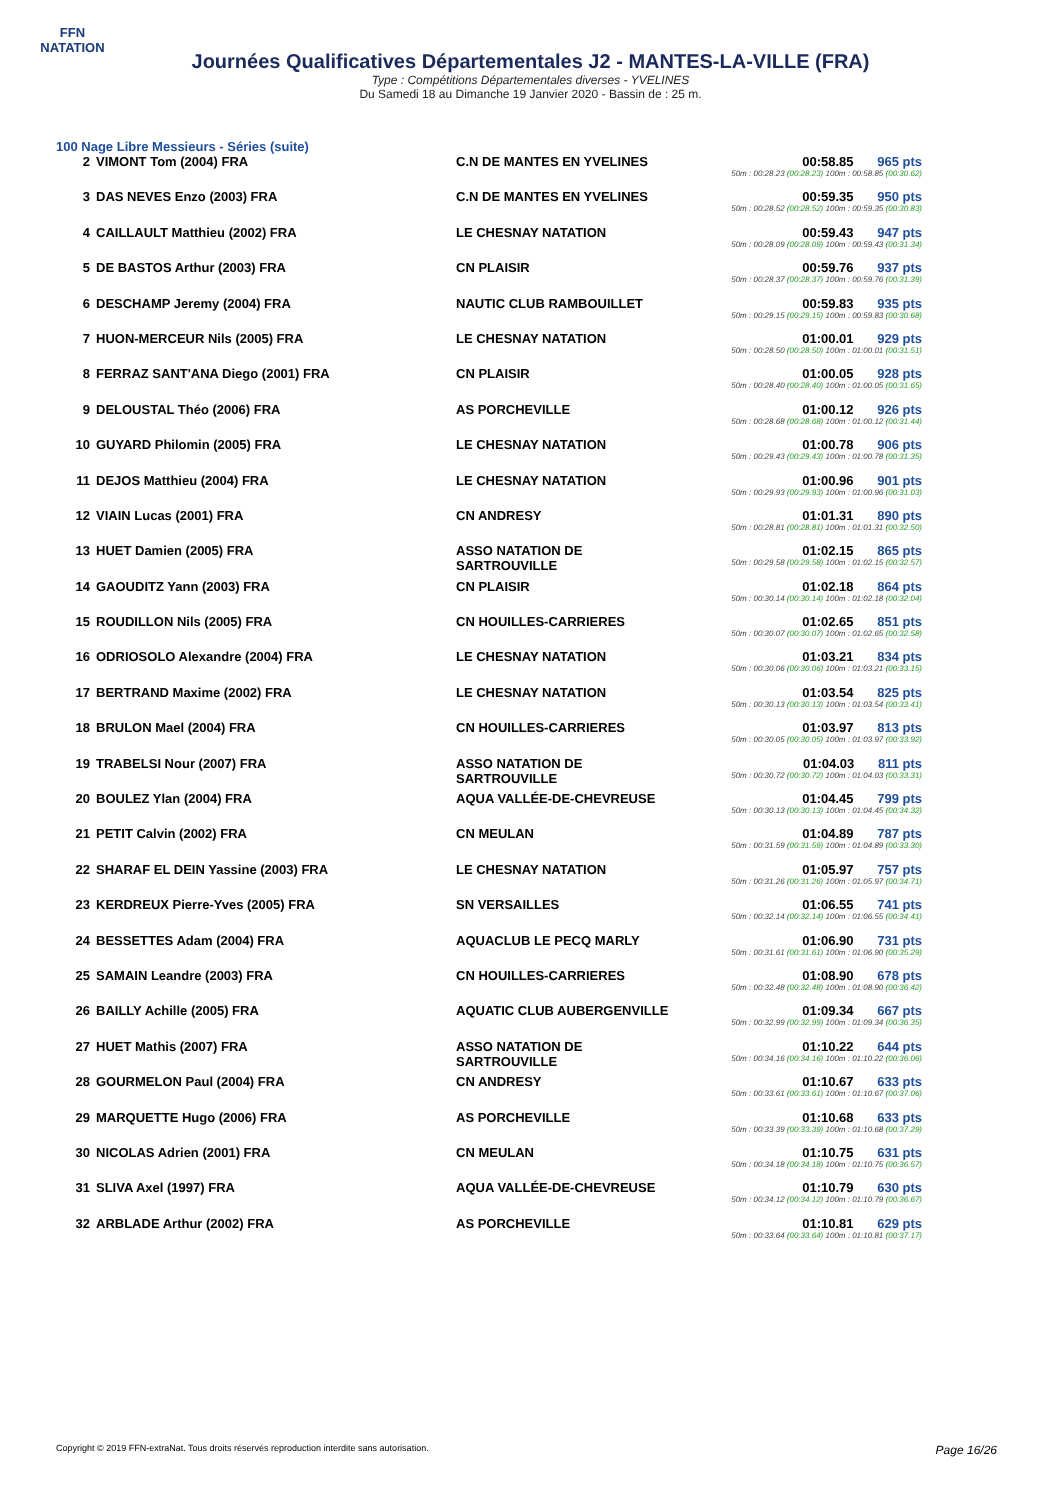FFN
NATATION
Journées Qualificatives Départementales J2 - MANTES-LA-VILLE (FRA)
Type : Compétitions Départementales diverses - YVELINES
Du Samedi 18 au Dimanche 19 Janvier 2020 - Bassin de : 25 m.
100 Nage Libre Messieurs - Séries (suite)
| 2 | VIMONT Tom (2004) FRA | C.N DE MANTES EN YVELINES | 00:58.85 965 pts 50m : 00:28.23 (00:28.23) 100m : 00:58.85 (00:30.62) |
| 3 | DAS NEVES Enzo (2003) FRA | C.N DE MANTES EN YVELINES | 00:59.35 950 pts 50m : 00:28.52 (00:28.52) 100m : 00:59.35 (00:30.83) |
| 4 | CAILLAULT Matthieu (2002) FRA | LE CHESNAY NATATION | 00:59.43 947 pts 50m : 00:28.09 (00:28.09) 100m : 00:59.43 (00:31.34) |
| 5 | DE BASTOS Arthur (2003) FRA | CN PLAISIR | 00:59.76 937 pts 50m : 00:28.37 (00:28.37) 100m : 00:59.76 (00:31.39) |
| 6 | DESCHAMP Jeremy (2004) FRA | NAUTIC CLUB RAMBOUILLET | 00:59.83 935 pts 50m : 00:29.15 (00:29.15) 100m : 00:59.83 (00:30.68) |
| 7 | HUON-MERCEUR Nils (2005) FRA | LE CHESNAY NATATION | 01:00.01 929 pts 50m : 00:28.50 (00:28.50) 100m : 01:00.01 (00:31.51) |
| 8 | FERRAZ SANT'ANA Diego (2001) FRA | CN PLAISIR | 01:00.05 928 pts 50m : 00:28.40 (00:28.40) 100m : 01:00.05 (00:31.65) |
| 9 | DELOUSTAL Théo (2006) FRA | AS PORCHEVILLE | 01:00.12 926 pts 50m : 00:28.68 (00:28.68) 100m : 01:00.12 (00:31.44) |
| 10 | GUYARD Philomin (2005) FRA | LE CHESNAY NATATION | 01:00.78 906 pts 50m : 00:29.43 (00:29.43) 100m : 01:00.78 (00:31.35) |
| 11 | DEJOS Matthieu (2004) FRA | LE CHESNAY NATATION | 01:00.96 901 pts 50m : 00:29.93 (00:29.93) 100m : 01:00.96 (00:31.03) |
| 12 | VIAIN Lucas (2001) FRA | CN ANDRESY | 01:01.31 890 pts 50m : 00:28.81 (00:28.81) 100m : 01:01.31 (00:32.50) |
| 13 | HUET Damien (2005) FRA | ASSO NATATION DE SARTROUVILLE | 01:02.15 865 pts 50m : 00:29.58 (00:29.58) 100m : 01:02.15 (00:32.57) |
| 14 | GAOUDITZ Yann (2003) FRA | CN PLAISIR | 01:02.18 864 pts 50m : 00:30.14 (00:30.14) 100m : 01:02.18 (00:32.04) |
| 15 | ROUDILLON Nils (2005) FRA | CN HOUILLES-CARRIERES | 01:02.65 851 pts 50m : 00:30.07 (00:30.07) 100m : 01:02.65 (00:32.58) |
| 16 | ODRIOSOLO Alexandre (2004) FRA | LE CHESNAY NATATION | 01:03.21 834 pts 50m : 00:30.06 (00:30.06) 100m : 01:03.21 (00:33.15) |
| 17 | BERTRAND Maxime (2002) FRA | LE CHESNAY NATATION | 01:03.54 825 pts 50m : 00:30.13 (00:30.13) 100m : 01:03.54 (00:33.41) |
| 18 | BRULON Mael (2004) FRA | CN HOUILLES-CARRIERES | 01:03.97 813 pts 50m : 00:30.05 (00:30.05) 100m : 01:03.97 (00:33.92) |
| 19 | TRABELSI Nour (2007) FRA | ASSO NATATION DE SARTROUVILLE | 01:04.03 811 pts 50m : 00:30.72 (00:30.72) 100m : 01:04.03 (00:33.31) |
| 20 | BOULEZ Ylan (2004) FRA | AQUA VALLÉE-DE-CHEVREUSE | 01:04.45 799 pts 50m : 00:30.13 (00:30.13) 100m : 01:04.45 (00:34.32) |
| 21 | PETIT Calvin (2002) FRA | CN MEULAN | 01:04.89 787 pts 50m : 00:31.59 (00:31.59) 100m : 01:04.89 (00:33.30) |
| 22 | SHARAF EL DEIN Yassine (2003) FRA | LE CHESNAY NATATION | 01:05.97 757 pts 50m : 00:31.26 (00:31.26) 100m : 01:05.97 (00:34.71) |
| 23 | KERDREUX Pierre-Yves (2005) FRA | SN VERSAILLES | 01:06.55 741 pts 50m : 00:32.14 (00:32.14) 100m : 01:06.55 (00:34.41) |
| 24 | BESSETTES Adam (2004) FRA | AQUACLUB LE PECQ MARLY | 01:06.90 731 pts 50m : 00:31.61 (00:31.61) 100m : 01:06.90 (00:35.29) |
| 25 | SAMAIN Leandre (2003) FRA | CN HOUILLES-CARRIERES | 01:08.90 678 pts 50m : 00:32.48 (00:32.48) 100m : 01:08.90 (00:36.42) |
| 26 | BAILLY Achille (2005) FRA | AQUATIC CLUB AUBERGENVILLE | 01:09.34 667 pts 50m : 00:32.99 (00:32.99) 100m : 01:09.34 (00:36.35) |
| 27 | HUET Mathis (2007) FRA | ASSO NATATION DE SARTROUVILLE | 01:10.22 644 pts 50m : 00:34.16 (00:34.16) 100m : 01:10.22 (00:36.06) |
| 28 | GOURMELON Paul (2004) FRA | CN ANDRESY | 01:10.67 633 pts 50m : 00:33.61 (00:33.61) 100m : 01:10.67 (00:37.06) |
| 29 | MARQUETTE Hugo (2006) FRA | AS PORCHEVILLE | 01:10.68 633 pts 50m : 00:33.39 (00:33.39) 100m : 01:10.68 (00:37.29) |
| 30 | NICOLAS Adrien (2001) FRA | CN MEULAN | 01:10.75 631 pts 50m : 00:34.18 (00:34.18) 100m : 01:10.75 (00:36.57) |
| 31 | SLIVA Axel (1997) FRA | AQUA VALLÉE-DE-CHEVREUSE | 01:10.79 630 pts 50m : 00:34.12 (00:34.12) 100m : 01:10.79 (00:36.67) |
| 32 | ARBLADE Arthur (2002) FRA | AS PORCHEVILLE | 01:10.81 629 pts 50m : 00:33.64 (00:33.64) 100m : 01:10.81 (00:37.17) |
Copyright © 2019 FFN-extraNat. Tous droits réservés reproduction interdite sans autorisation. Page 16/26